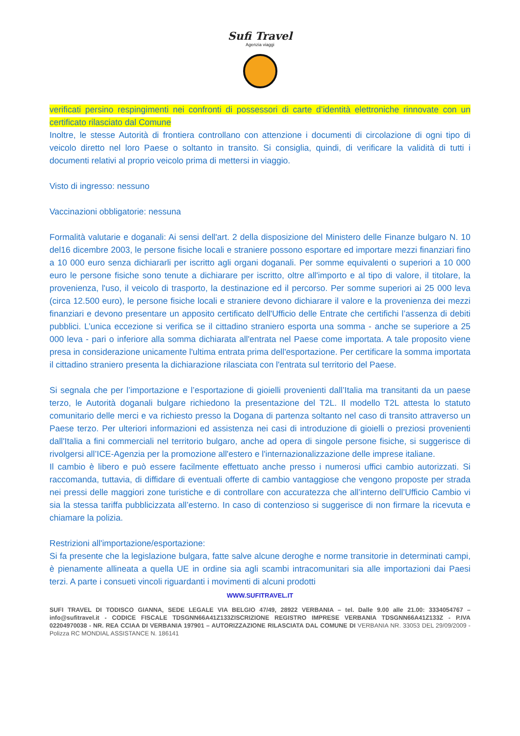Sufi Travel
Agenzia viaggi
verificati persino respingimenti nei confronti di possessori di carte d’identità elettroniche rinnovate con un certificato rilasciato dal Comune
Inoltre, le stesse Autorità di frontiera controllano con attenzione i documenti di circolazione di ogni tipo di veicolo diretto nel loro Paese o soltanto in transito. Si consiglia, quindi, di verificare la validità di tutti i documenti relativi al proprio veicolo prima di mettersi in viaggio.
Visto di ingresso: nessuno
Vaccinazioni obbligatorie: nessuna
Formalità valutarie e doganali: Ai sensi dell'art. 2 della disposizione del Ministero delle Finanze bulgaro N. 10 del16 dicembre 2003, le persone fisiche locali e straniere possono esportare ed importare mezzi finanziari fino a 10 000 euro senza dichiararli per iscritto agli organi doganali. Per somme equivalenti o superiori a 10 000 euro le persone fisiche sono tenute a dichiarare per iscritto, oltre all'importo e al tipo di valore, il titolare, la provenienza, l'uso, il veicolo di trasporto, la destinazione ed il percorso. Per somme superiori ai 25 000 leva (circa 12.500 euro), le persone fisiche locali e straniere devono dichiarare il valore e la provenienza dei mezzi finanziari e devono presentare un apposito certificato dell'Ufficio delle Entrate che certifichi l’assenza di debiti pubblici. L’unica eccezione si verifica se il cittadino straniero esporta una somma - anche se superiore a 25 000 leva - pari o inferiore alla somma dichiarata all'entrata nel Paese come importata. A tale proposito viene presa in considerazione unicamente l'ultima entrata prima dell'esportazione. Per certificare la somma importata il cittadino straniero presenta la dichiarazione rilasciata con l'entrata sul territorio del Paese.
Si segnala che per l’importazione e l’esportazione di gioielli provenienti dall’Italia ma transitanti da un paese terzo, le Autorità doganali bulgare richiedono la presentazione del T2L. Il modello T2L attesta lo statuto comunitario delle merci e va richiesto presso la Dogana di partenza soltanto nel caso di transito attraverso un Paese terzo. Per ulteriori informazioni ed assistenza nei casi di introduzione di gioielli o preziosi provenienti dall'Italia a fini commerciali nel territorio bulgaro, anche ad opera di singole persone fisiche, si suggerisce di rivolgersi all’ICE-Agenzia per la promozione all'estero e l'internazionalizzazione delle imprese italiane.
Il cambio è libero e può essere facilmente effettuato anche presso i numerosi uffici cambio autorizzati. Si raccomanda, tuttavia, di diffidare di eventuali offerte di cambio vantaggiose che vengono proposte per strada nei pressi delle maggiori zone turistiche e di controllare con accuratezza che all’interno dell’Ufficio Cambio vi sia la stessa tariffa pubblicizzata all’esterno. In caso di contenzioso si suggerisce di non firmare la ricevuta e chiamare la polizia.
Restrizioni all'importazione/esportazione:
Si fa presente che la legislazione bulgara, fatte salve alcune deroghe e norme transitorie in determinati campi, è pienamente allineata a quella UE in ordine sia agli scambi intracomunitari sia alle importazioni dai Paesi terzi. A parte i consueti vincoli riguardanti i movimenti di alcuni prodotti
WWW.SUFITRAVEL.IT
SUFI TRAVEL DI TODISCO GIANNA, SEDE LEGALE VIA BELGIO 47/49, 28922 VERBANIA – tel. Dalle 9.00 alle 21.00: 3334054767 –info@sufitravel.it - CODICE FISCALE TDSGNN66A41Z133ZISCRIZIONE REGISTRO IMPRESE VERBANIA TDSGNN66A41Z133Z - P.IVA 02204970038 - NR. REA CCIAA DI VERBANIA 197901 – AUTORIZZAZIONE RILASCIATA DAL COMUNE DI VERBANIA NR. 33053 DEL 29/09/2009 - Polizza RC MONDIAL ASSISTANCE N. 186141